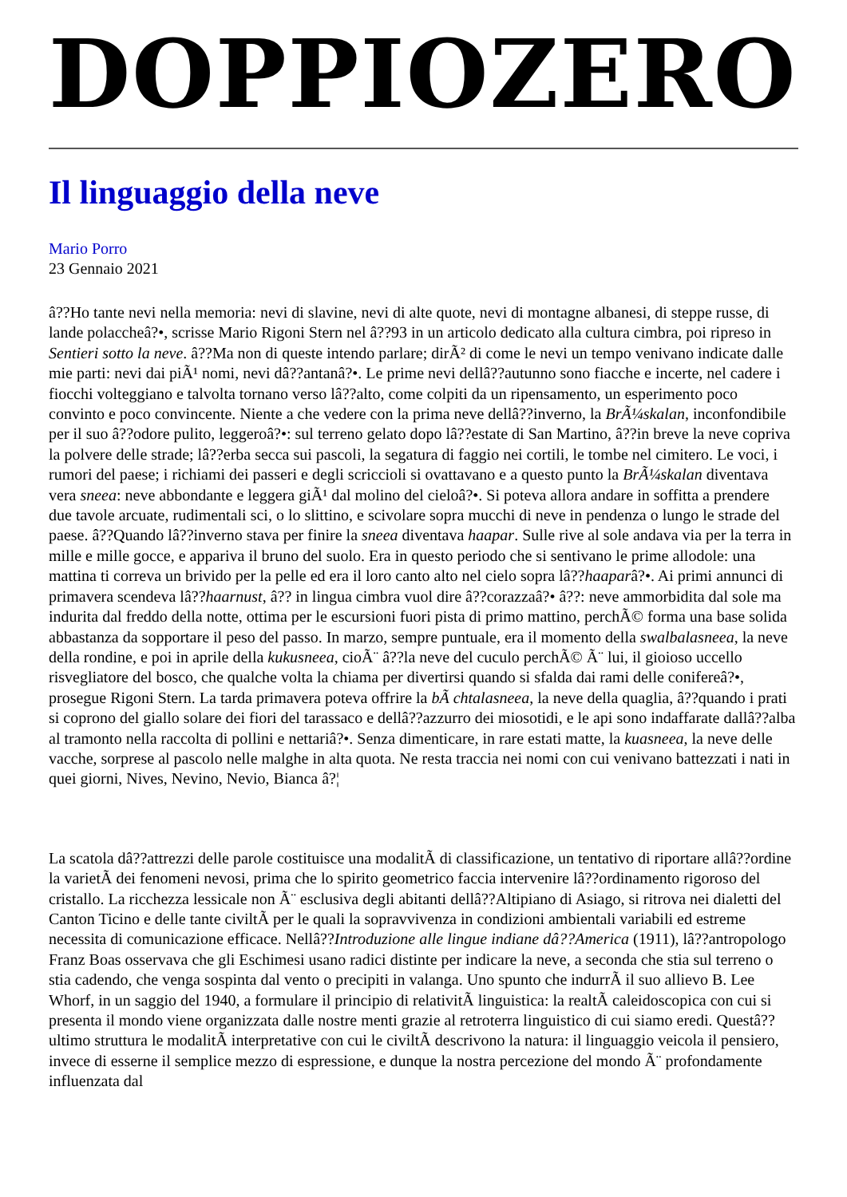DOPPIOZERO
Il linguaggio della neve
Mario Porro
23 Gennaio 2021
â??Ho tante nevi nella memoria: nevi di slavine, nevi di alte quote, nevi di montagne albanesi, di steppe russe, di lande polaccheâ?•, scrisse Mario Rigoni Stern nel â??93 in un articolo dedicato alla cultura cimbra, poi ripreso in Sentieri sotto la neve. â??Ma non di queste intendo parlare; dirÃ² di come le nevi un tempo venivano indicate dalle mie parti: nevi dai piÃ¹ nomi, nevi dâ??antanâ?•. Le prime nevi dellâ??autunno sono fiacche e incerte, nel cadere i fiocchi volteggiano e talvolta tornano verso lâ??alto, come colpiti da un ripensamento, un esperimento poco convinto e poco convincente. Niente a che vedere con la prima neve dellâ??inverno, la BrÃ¼skalan, inconfondibile per il suo â??odore pulito, leggeroâ?•: sul terreno gelato dopo lâ??estate di San Martino, â??in breve la neve copriva la polvere delle strade; lâ??erba secca sui pascoli, la segatura di faggio nei cortili, le tombe nel cimitero. Le voci, i rumori del paese; i richiami dei passeri e degli scriccioli si ovattavano e a questo punto la BrÃ¼skalan diventava vera sneea: neve abbondante e leggera giÃ¹ dal molino del cieloâ?•. Si poteva allora andare in soffitta a prendere due tavole arcuate, rudimentali sci, o lo slittino, e scivolare sopra mucchi di neve in pendenza o lungo le strade del paese. â??Quando lâ??inverno stava per finire la sneea diventava haapar. Sulle rive al sole andava via per la terra in mille e mille gocce, e appariva il bruno del suolo. Era in questo periodo che si sentivano le prime allodole: una mattina ti correva un brivido per la pelle ed era il loro canto alto nel cielo sopra lâ??haaparâ?•. Ai primi annunci di primavera scendeva lâ??haarnust, â?? in lingua cimbra vuol dire â??corazzaâ?• â??: neve ammorbidita dal sole ma indurita dal freddo della notte, ottima per le escursioni fuori pista di primo mattino, perchÃ© forma una base solida abbastanza da sopportare il peso del passo. In marzo, sempre puntuale, era il momento della swalbalasneea, la neve della rondine, e poi in aprile della kukusneea, cioÃ¨ â??la neve del cuculo perchÃ© Ã¨ lui, il gioioso uccello risvegliatore del bosco, che qualche volta la chiama per divertirsi quando si sfalda dai rami delle conifereâ?•, prosegue Rigoni Stern. La tarda primavera poteva offrire la bÃ chtalasneea, la neve della quaglia, â??quando i prati si coprono del giallo solare dei fiori del tarassaco e dellâ??azzurro dei miosotidi, e le api sono indaffarate dallâ??alba al tramonto nella raccolta di pollini e nettariâ?•. Senza dimenticare, in rare estati matte, la kuasneea, la neve delle vacche, sorprese al pascolo nelle malghe in alta quota. Ne resta traccia nei nomi con cui venivano battezzati i nati in quei giorni, Nives, Nevino, Nevio, Bianca â?¦
La scatola dâ??attrezzi delle parole costituisce una modalitÃ di classificazione, un tentativo di riportare allâ??ordine la varietÃ dei fenomeni nevosi, prima che lo spirito geometrico faccia intervenire lâ??ordinamento rigoroso del cristallo. La ricchezza lessicale non Ã¨ esclusiva degli abitanti dellâ??Altipiano di Asiago, si ritrova nei dialetti del Canton Ticino e delle tante civiltÃ per le quali la sopravvivenza in condizioni ambientali variabili ed estreme necessita di comunicazione efficace. Nellâ??Introduzione alle lingue indiane dâ??America (1911), lâ??antropologo Franz Boas osservava che gli Eschimesi usano radici distinte per indicare la neve, a seconda che stia sul terreno o stia cadendo, che venga sospinta dal vento o precipiti in valanga. Uno spunto che indurrÃ il suo allievo B. Lee Whorf, in un saggio del 1940, a formulare il principio di relativitÃ linguistica: la realtÃ caleidoscopica con cui si presenta il mondo viene organizzata dalle nostre menti grazie al retroterra linguistico di cui siamo eredi. Questâ??ultimo struttura le modalitÃ interpretative con cui le civiltÃ descrivono la natura: il linguaggio veicola il pensiero, invece di esserne il semplice mezzo di espressione, e dunque la nostra percezione del mondo Ã¨ profondamente influenzata dal